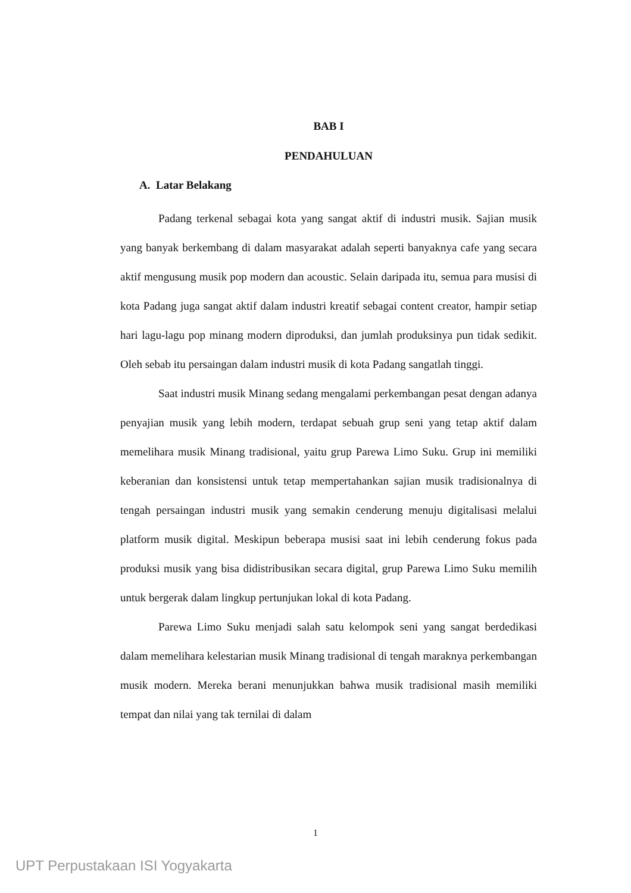BAB I
PENDAHULUAN
A. Latar Belakang
Padang terkenal sebagai kota yang sangat aktif di industri musik. Sajian musik yang banyak berkembang di dalam masyarakat adalah seperti banyaknya cafe yang secara aktif mengusung musik pop modern dan acoustic. Selain daripada itu, semua para musisi di kota Padang juga sangat aktif dalam industri kreatif sebagai content creator, hampir setiap hari lagu-lagu pop minang modern diproduksi, dan jumlah produksinya pun tidak sedikit. Oleh sebab itu persaingan dalam industri musik di kota Padang sangatlah tinggi.
Saat industri musik Minang sedang mengalami perkembangan pesat dengan adanya penyajian musik yang lebih modern, terdapat sebuah grup seni yang tetap aktif dalam memelihara musik Minang tradisional, yaitu grup Parewa Limo Suku. Grup ini memiliki keberanian dan konsistensi untuk tetap mempertahankan sajian musik tradisionalnya di tengah persaingan industri musik yang semakin cenderung menuju digitalisasi melalui platform musik digital. Meskipun beberapa musisi saat ini lebih cenderung fokus pada produksi musik yang bisa didistribusikan secara digital, grup Parewa Limo Suku memilih untuk bergerak dalam lingkup pertunjukan lokal di kota Padang.
Parewa Limo Suku menjadi salah satu kelompok seni yang sangat berdedikasi dalam memelihara kelestarian musik Minang tradisional di tengah maraknya perkembangan musik modern. Mereka berani menunjukkan bahwa musik tradisional masih memiliki tempat dan nilai yang tak ternilai di dalam
1
UPT Perpustakaan ISI Yogyakarta